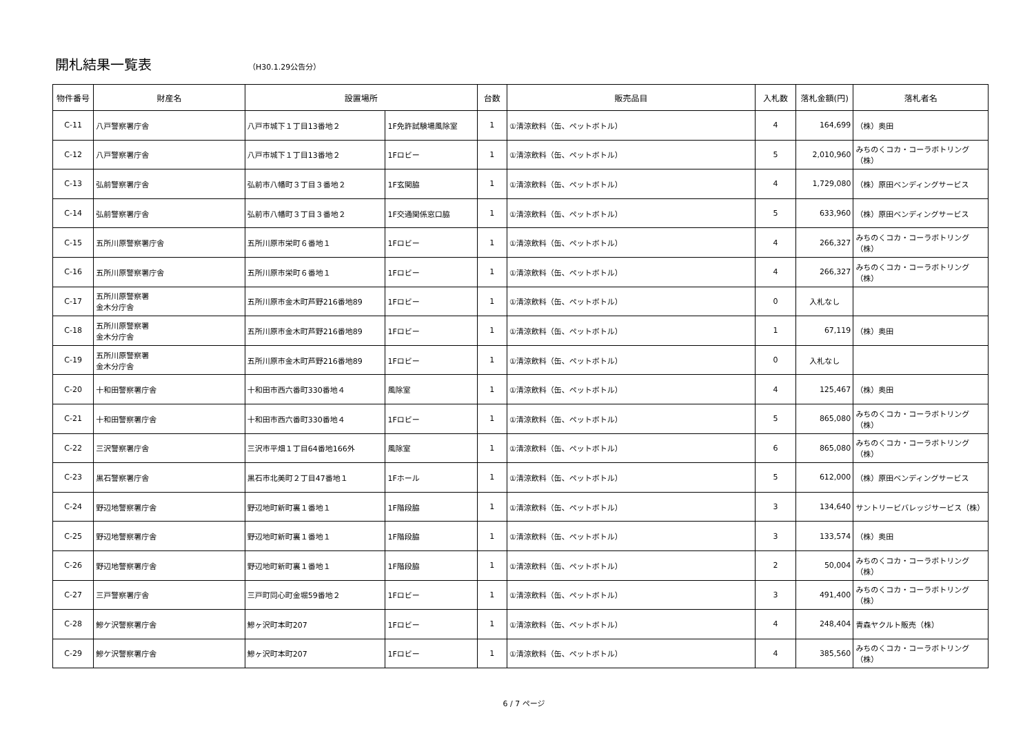開札結果一覧表
（H30.1.29公告分）
| 物件番号 | 財産名 | 設置場所 | | 台数 | 販売品目 | 入札数 | 落札金額(円) | 落札者名 |
| --- | --- | --- | --- | --- | --- | --- | --- | --- |
| C-11 | 八戸警察署庁舎 | 八戸市城下１丁目13番地２ | 1F免許試験場風除室 | 1 | ①清涼飲料（缶、ペットボトル） | 4 | 164,699 | （株）奥田 |
| C-12 | 八戸警察署庁舎 | 八戸市城下１丁目13番地２ | 1Fロビー | 1 | ①清涼飲料（缶、ペットボトル） | 5 | 2,010,960 | みちのくコカ・コーラボトリング（株） |
| C-13 | 弘前警察署庁舎 | 弘前市八幡町３丁目３番地２ | 1F玄関脇 | 1 | ①清涼飲料（缶、ペットボトル） | 4 | 1,729,080 | （株）原田ベンディングサービス |
| C-14 | 弘前警察署庁舎 | 弘前市八幡町３丁目３番地２ | 1F交通関係窓口脇 | 1 | ①清涼飲料（缶、ペットボトル） | 5 | 633,960 | （株）原田ベンディングサービス |
| C-15 | 五所川原警察署庁舎 | 五所川原市栄町６番地１ | 1Fロビー | 1 | ①清涼飲料（缶、ペットボトル） | 4 | 266,327 | みちのくコカ・コーラボトリング（株） |
| C-16 | 五所川原警察署庁舎 | 五所川原市栄町６番地１ | 1Fロビー | 1 | ①清涼飲料（缶、ペットボトル） | 4 | 266,327 | みちのくコカ・コーラボトリング（株） |
| C-17 | 五所川原警察署 金木分庁舎 | 五所川原市金木町芦野216番地89 | 1Fロビー | 1 | ①清涼飲料（缶、ペットボトル） | 0 | 入札なし | |
| C-18 | 五所川原警察署 金木分庁舎 | 五所川原市金木町芦野216番地89 | 1Fロビー | 1 | ①清涼飲料（缶、ペットボトル） | 1 | 67,119 | （株）奥田 |
| C-19 | 五所川原警察署 金木分庁舎 | 五所川原市金木町芦野216番地89 | 1Fロビー | 1 | ①清涼飲料（缶、ペットボトル） | 0 | 入札なし | |
| C-20 | 十和田警察署庁舎 | 十和田市西六番町330番地４ | 風除室 | 1 | ①清涼飲料（缶、ペットボトル） | 4 | 125,467 | （株）奥田 |
| C-21 | 十和田警察署庁舎 | 十和田市西六番町330番地４ | 1Fロビー | 1 | ①清涼飲料（缶、ペットボトル） | 5 | 865,080 | みちのくコカ・コーラボトリング（株） |
| C-22 | 三沢警察署庁舎 | 三沢市平畑１丁目64番地166外 | 風除室 | 1 | ①清涼飲料（缶、ペットボトル） | 6 | 865,080 | みちのくコカ・コーラボトリング（株） |
| C-23 | 黒石警察署庁舎 | 黒石市北美町２丁目47番地１ | 1Fホール | 1 | ①清涼飲料（缶、ペットボトル） | 5 | 612,000 | （株）原田ベンディングサービス |
| C-24 | 野辺地警察署庁舎 | 野辺地町新町裏１番地１ | 1F階段脇 | 1 | ①清涼飲料（缶、ペットボトル） | 3 | 134,640 | サントリービバレッジサービス（株） |
| C-25 | 野辺地警察署庁舎 | 野辺地町新町裏１番地１ | 1F階段脇 | 1 | ①清涼飲料（缶、ペットボトル） | 3 | 133,574 | （株）奥田 |
| C-26 | 野辺地警察署庁舎 | 野辺地町新町裏１番地１ | 1F階段脇 | 1 | ①清涼飲料（缶、ペットボトル） | 2 | 50,004 | みちのくコカ・コーラボトリング（株） |
| C-27 | 三戸警察署庁舎 | 三戸町同心町金堀59番地２ | 1Fロビー | 1 | ①清涼飲料（缶、ペットボトル） | 3 | 491,400 | みちのくコカ・コーラボトリング（株） |
| C-28 | 鰺ケ沢警察署庁舎 | 鰺ヶ沢町本町207 | 1Fロビー | 1 | ①清涼飲料（缶、ペットボトル） | 4 | 248,404 | 青森ヤクルト販売（株） |
| C-29 | 鰺ケ沢警察署庁舎 | 鰺ヶ沢町本町207 | 1Fロビー | 1 | ①清涼飲料（缶、ペットボトル） | 4 | 385,560 | みちのくコカ・コーラボトリング（株） |
6 / 7 ページ